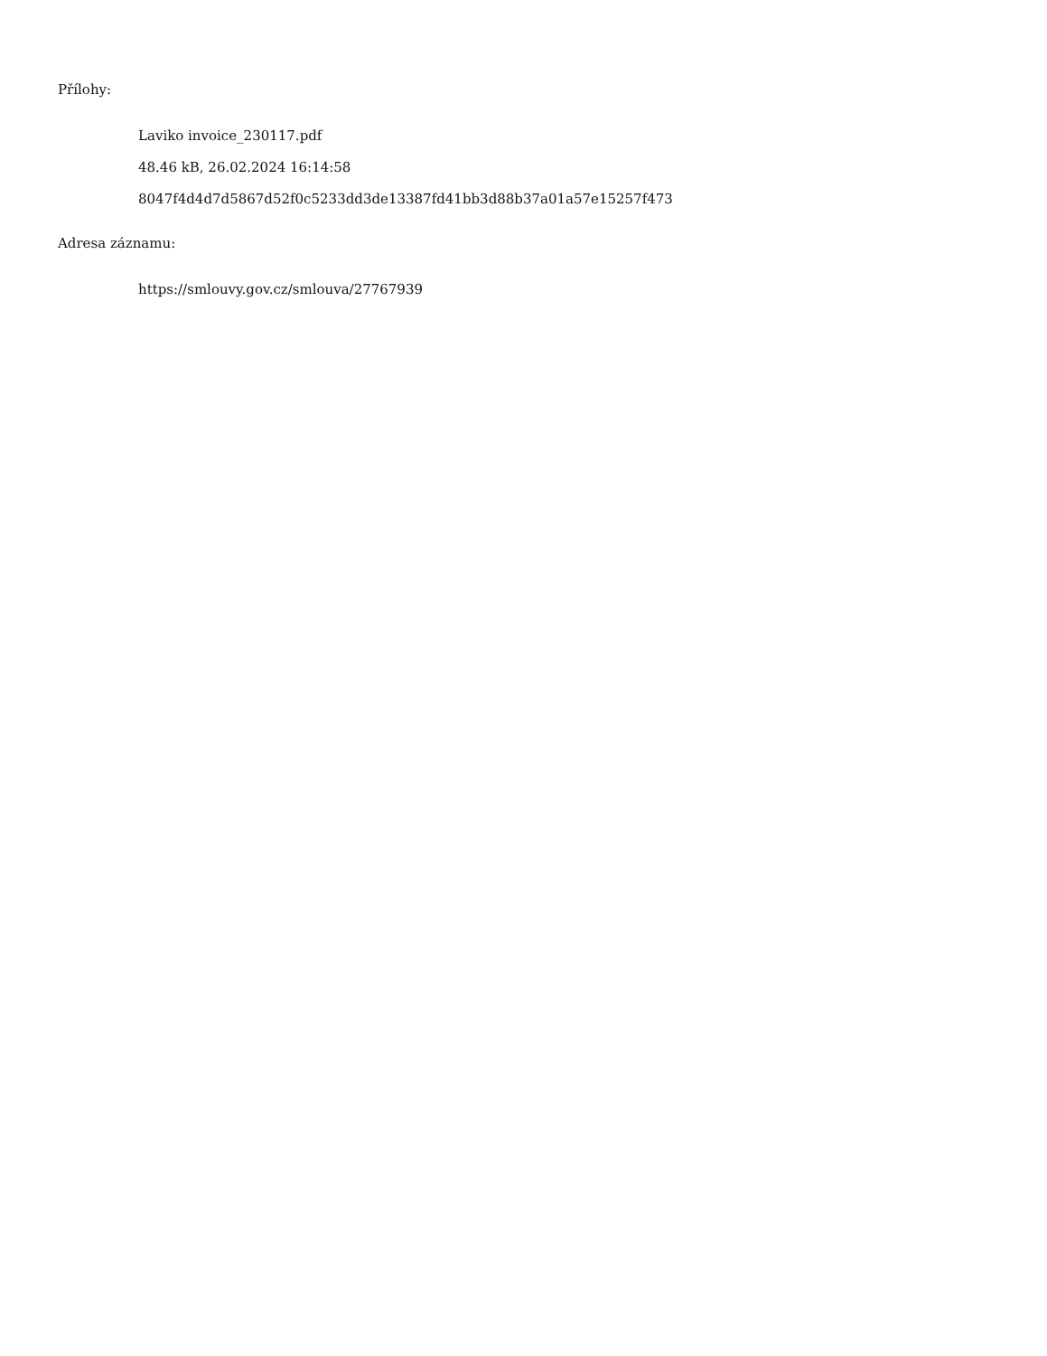Přílohy:
Laviko invoice_230117.pdf
48.46 kB, 26.02.2024 16:14:58
8047f4d4d7d5867d52f0c5233dd3de13387fd41bb3d88b37a01a57e15257f473
Adresa záznamu:
https://smlouvy.gov.cz/smlouva/27767939